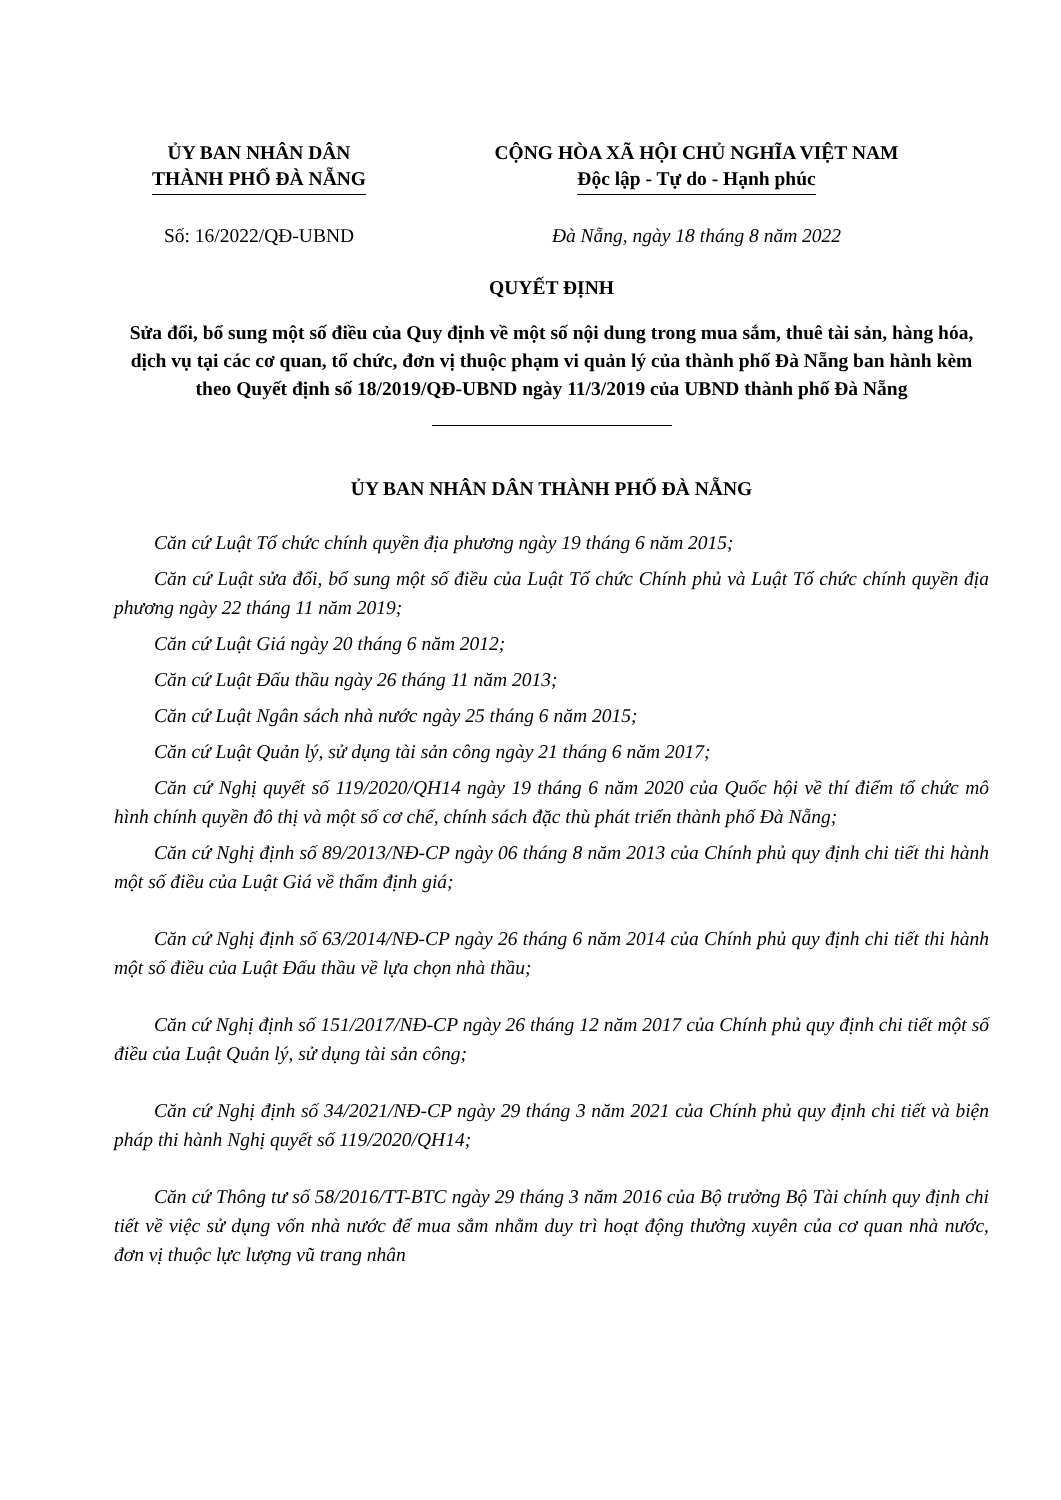| ỦY BAN NHÂN DÂN THÀNH PHỐ ĐÀ NẴNG | CỘNG HÒA XÃ HỘI CHỦ NGHĨA VIỆT NAM Độc lập - Tự do - Hạnh phúc |
| Số: 16/2022/QĐ-UBND | Đà Nẵng, ngày 18 tháng 8 năm 2022 |
QUYẾT ĐỊNH
Sửa đổi, bổ sung một số điều của Quy định về một số nội dung trong mua sắm, thuê tài sản, hàng hóa, dịch vụ tại các cơ quan, tổ chức, đơn vị thuộc phạm vi quản lý của thành phố Đà Nẵng ban hành kèm theo Quyết định số 18/2019/QĐ-UBND ngày 11/3/2019 của UBND thành phố Đà Nẵng
ỦY BAN NHÂN DÂN THÀNH PHỐ ĐÀ NẴNG
Căn cứ Luật Tổ chức chính quyền địa phương ngày 19 tháng 6 năm 2015;
Căn cứ Luật sửa đổi, bổ sung một số điều của Luật Tổ chức Chính phủ và Luật Tổ chức chính quyền địa phương ngày 22 tháng 11 năm 2019;
Căn cứ Luật Giá ngày 20 tháng 6 năm 2012;
Căn cứ Luật Đấu thầu ngày 26 tháng 11 năm 2013;
Căn cứ Luật Ngân sách nhà nước ngày 25 tháng 6 năm 2015;
Căn cứ Luật Quản lý, sử dụng tài sản công ngày 21 tháng 6 năm 2017;
Căn cứ Nghị quyết số 119/2020/QH14 ngày 19 tháng 6 năm 2020 của Quốc hội về thí điểm tổ chức mô hình chính quyền đô thị và một số cơ chế, chính sách đặc thù phát triển thành phố Đà Nẵng;
Căn cứ Nghị định số 89/2013/NĐ-CP ngày 06 tháng 8 năm 2013 của Chính phủ quy định chi tiết thi hành một số điều của Luật Giá về thẩm định giá;
Căn cứ Nghị định số 63/2014/NĐ-CP ngày 26 tháng 6 năm 2014 của Chính phủ quy định chi tiết thi hành một số điều của Luật Đấu thầu về lựa chọn nhà thầu;
Căn cứ Nghị định số 151/2017/NĐ-CP ngày 26 tháng 12 năm 2017 của Chính phủ quy định chi tiết một số điều của Luật Quản lý, sử dụng tài sản công;
Căn cứ Nghị định số 34/2021/NĐ-CP ngày 29 tháng 3 năm 2021 của Chính phủ quy định chi tiết và biện pháp thi hành Nghị quyết số 119/2020/QH14;
Căn cứ Thông tư số 58/2016/TT-BTC ngày 29 tháng 3 năm 2016 của Bộ trưởng Bộ Tài chính quy định chi tiết về việc sử dụng vốn nhà nước để mua sắm nhằm duy trì hoạt động thường xuyên của cơ quan nhà nước, đơn vị thuộc lực lượng vũ trang nhân